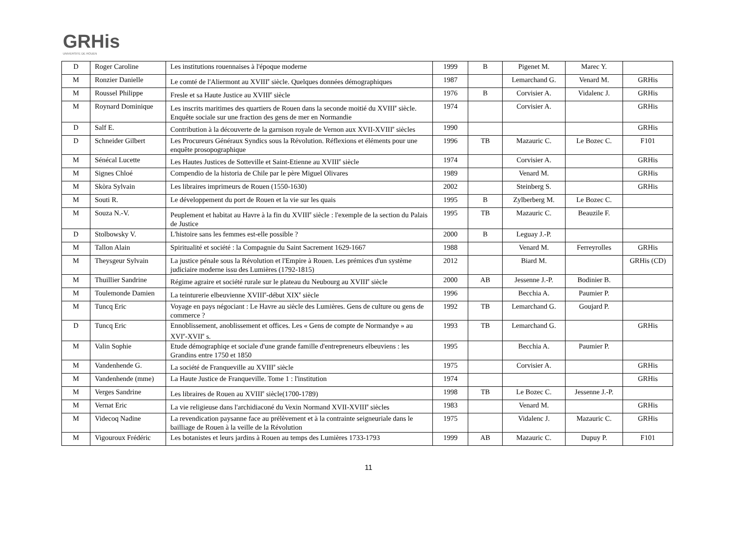GRHis
UNIVERSITE DE ROUEN
| D | Roger Caroline | Les institutions rouennaises à l'époque moderne | 1999 | B | Pigenet M. | Marec Y. | |
| M | Ronzier Danielle | Le comté de l'Aliermont au XVIII<sup>e</sup> siècle. Quelques données démographiques | 1987 | | Lemarchand G. | Venard M. | GRHis |
| M | Roussel Philippe | Fresle et sa Haute Justice au XVIII<sup>e</sup> siècle | 1976 | B | Corvisier A. | Vidalenc J. | GRHis |
| M | Roynard Dominique | Les inscrits maritimes des quartiers de Rouen dans la seconde moitié du XVIII<sup>e</sup> siècle. Enquête sociale sur une fraction des gens de mer en Normandie | 1974 | | Corvisier A. | | GRHis |
| D | Salf E. | Contribution à la découverte de la garnison royale de Vernon aux XVII-XVIII<sup>e</sup> siècles | 1990 | | | | GRHis |
| D | Schneider Gilbert | Les Procureurs Généraux Syndics sous la Révolution. Réflexions et éléments pour une enquête prosopographique | 1996 | TB | Mazauric C. | Le Bozec C. | F101 |
| M | Sénécal Lucette | Les Hautes Justices de Sotteville et Saint-Etienne au XVIII<sup>e</sup> siècle | 1974 | | Corvisier A. | | GRHis |
| M | Signes Chloé | Compendio de la historia de Chile par le père Miguel Olivares | 1989 | | Venard M. | | GRHis |
| M | Skòra Sylvain | Les libraires imprimeurs de Rouen (1550-1630) | 2002 | | Steinberg S. | | GRHis |
| M | Souti R. | Le développement du port de Rouen et la vie sur les quais | 1995 | B | Zylberberg M. | Le Bozec C. | |
| M | Souza N.-V. | Peuplement et habitat au Havre à la fin du XVIII<sup>e</sup> siècle : l'exemple de la section du Palais de Justice | 1995 | TB | Mazauric C. | Beauzile F. | |
| D | Stolbowsky V. | L'histoire sans les femmes est-elle possible ? | 2000 | B | Leguay J.-P. | | |
| M | Tallon Alain | Spiritualité et société : la Compagnie du Saint Sacrement 1629-1667 | 1988 | | Venard M. | Ferreyrolles | GRHis |
| M | Theysgeur Sylvain | La justice pénale sous la Révolution et l'Empire à Rouen. Les prémices d'un système judiciaire moderne issu des Lumières (1792-1815) | 2012 | | Biard M. | | GRHis (CD) |
| M | Thuillier Sandrine | Régime agraire et société rurale sur le plateau du Neubourg au XVIII<sup>e</sup> siècle | 2000 | AB | Jessenne J.-P. | Bodinier B. | |
| M | Toulemonde Damien | La teinturerie elbeuvienne XVIII<sup>e</sup>-début XIX<sup>e</sup> siècle | 1996 | | Becchia A. | Paumier P. | |
| M | Tuncq Eric | Voyage en pays négociant : Le Havre au siècle des Lumières. Gens de culture ou gens de commerce ? | 1992 | TB | Lemarchand G. | Goujard P. | |
| D | Tuncq Eric | Ennoblissement, anoblissement et offices. Les « Gens de compte de Normandye » au XVI<sup>e</sup>-XVII<sup>e</sup> s. | 1993 | TB | Lemarchand G. | | GRHis |
| M | Valin Sophie | Etude démographiqe et sociale d'une grande famille d'entrepreneurs elbeuviens : les Grandins entre 1750 et 1850 | 1995 | | Becchia A. | Paumier P. | |
| M | Vandenhende G. | La société de Franqueville au XVIII<sup>e</sup> siècle | 1975 | | Corvisier A. | | GRHis |
| M | Vandenhende (mme) | La Haute Justice de Franqueville. Tome 1 : l'institution | 1974 | | | | GRHis |
| M | Verges Sandrine | Les libraires de Rouen au XVIII<sup>e</sup> siècle(1700-1789) | 1998 | TB | Le Bozec C. | Jessenne J.-P. | |
| M | Vernat Eric | La vie religieuse dans l'archidiaconé du Vexin Normand XVII-XVIII<sup>e</sup> siècles | 1983 | | Venard M. | | GRHis |
| M | Videcoq Nadine | La revendication paysanne face au prélèvement et à la contrainte seigneuriale dans le bailliage de Rouen à la veille de la Révolution | 1975 | | Vidalenc J. | Mazauric C. | GRHis |
| M | Vigouroux Frédéric | Les botanistes et leurs jardins à Rouen au temps des Lumières 1733-1793 | 1999 | AB | Mazauric C. | Dupuy P. | F101 |
11